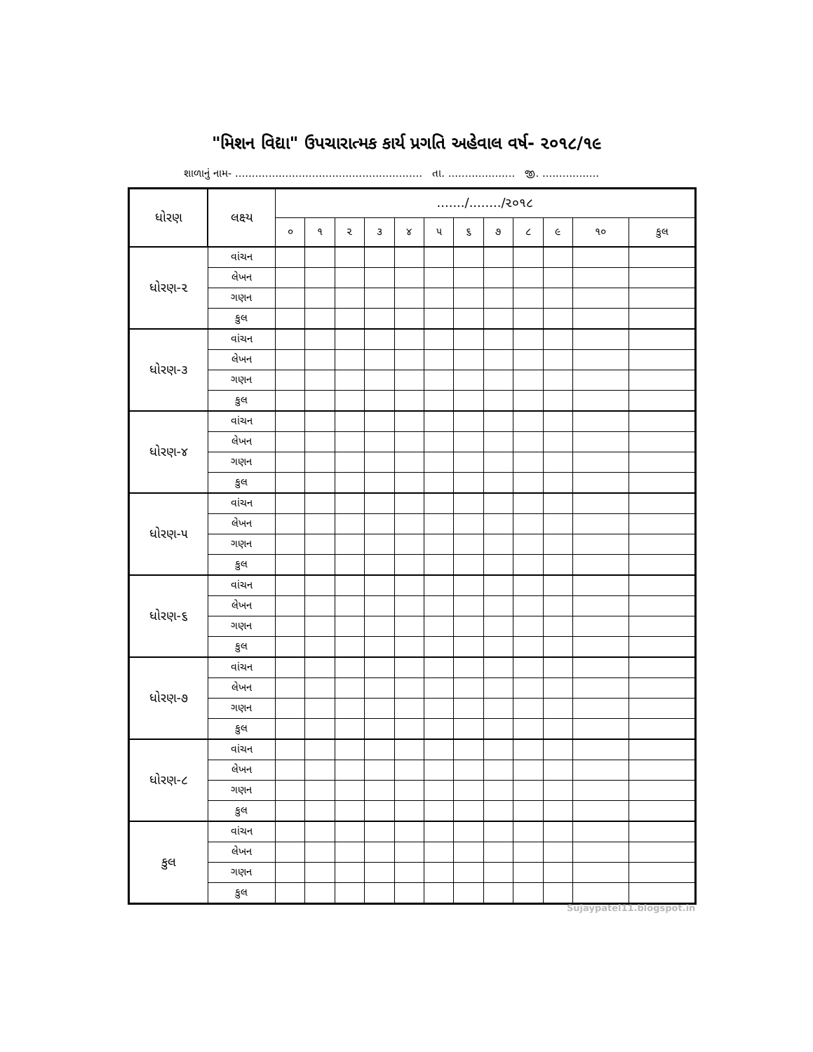"મિશન વિદ્યા" ઉપચારાત્મક કાર્ય પ્રગતિ અહેવાલ વર્ષ- ૨૦૧૮/૧૯
શાળાનું નામ- ........................................................ તા. .................... જી. .................
| ધોરણ | લક્ષ્ય | ......./......../૨૦૧૮ | | | | | | | | | | | |
| --- | --- | --- | --- | --- | --- | --- | --- | --- | --- | --- | --- | --- | --- |
| | | ૦ | ૧ | ૨ | ૩ | ૪ | ૫ | ૬ | ૭ | ૮ | ૯ | ૧૦ | કુલ |
| ધોરણ-૨ | વાંચન | | | | | | | | | | | | |
| | લેખન | | | | | | | | | | | | |
| | ગણન | | | | | | | | | | | | |
| | કુલ | | | | | | | | | | | | |
| ધોરણ-૩ | વાંચન | | | | | | | | | | | | |
| | લેખન | | | | | | | | | | | | |
| | ગણન | | | | | | | | | | | | |
| | કુલ | | | | | | | | | | | | |
| ધોરણ-૪ | વાંચન | | | | | | | | | | | | |
| | લેખન | | | | | | | | | | | | |
| | ગણન | | | | | | | | | | | | |
| | કુલ | | | | | | | | | | | | |
| ધોરણ-૫ | વાંચન | | | | | | | | | | | | |
| | લેખન | | | | | | | | | | | | |
| | ગણન | | | | | | | | | | | | |
| | કુલ | | | | | | | | | | | | |
| ધોરણ-૬ | વાંચન | | | | | | | | | | | | |
| | લેખન | | | | | | | | | | | | |
| | ગણન | | | | | | | | | | | | |
| | કુલ | | | | | | | | | | | | |
| ધોરણ-૭ | વાંચન | | | | | | | | | | | | |
| | લેખન | | | | | | | | | | | | |
| | ગણન | | | | | | | | | | | | |
| | કુલ | | | | | | | | | | | | |
| ધોરણ-૮ | વાંચન | | | | | | | | | | | | |
| | લેખન | | | | | | | | | | | | |
| | ગણન | | | | | | | | | | | | |
| | કુલ | | | | | | | | | | | | |
| કુલ | વાંચન | | | | | | | | | | | | |
| | લેખન | | | | | | | | | | | | |
| | ગણન | | | | | | | | | | | | |
| | કુલ | | | | | | | | | | | | |
Sujaypatel11.blogspot.in